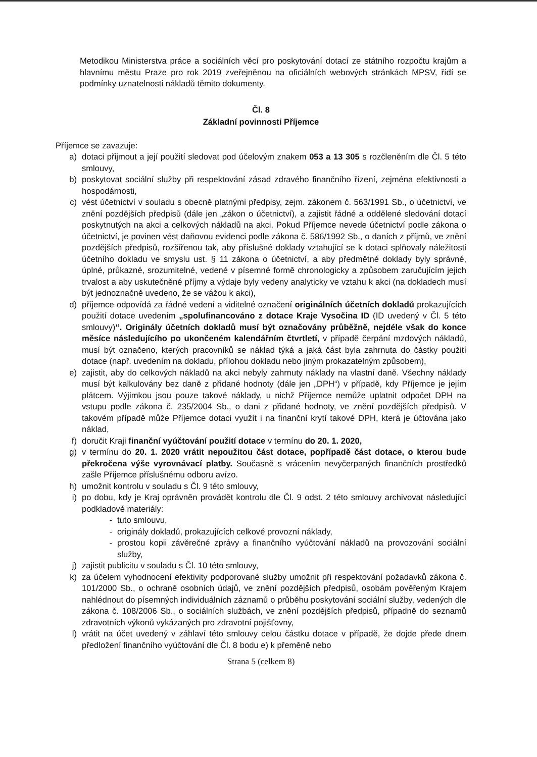Metodikou Ministerstva práce a sociálních věcí pro poskytování dotací ze státního rozpočtu krajům a hlavnímu městu Praze pro rok 2019 zveřejněnou na oficiálních webových stránkách MPSV, řídí se podmínky uznatelnosti nákladů těmito dokumenty.
Čl. 8
Základní povinnosti Příjemce
Příjemce se zavazuje:
a) dotaci přijmout a její použití sledovat pod účelovým znakem 053 a 13 305 s rozčleněním dle Čl. 5 této smlouvy,
b) poskytovat sociální služby při respektování zásad zdravého finančního řízení, zejména efektivnosti a hospodárnosti,
c) vést účetnictví v souladu s obecně platnými předpisy, zejm. zákonem č. 563/1991 Sb., o účetnictví, ve znění pozdějších předpisů (dále jen „zákon o účetnictví), a zajistit řádné a oddělené sledování dotací poskytnutých na akci a celkových nákladů na akci. Pokud Příjemce nevede účetnictví podle zákona o účetnictví, je povinen vést daňovou evidenci podle zákona č. 586/1992 Sb., o daních z příjmů, ve znění pozdějších předpisů, rozšířenou tak, aby příslušné doklady vztahující se k dotaci splňovaly náležitosti účetního dokladu ve smyslu ust. § 11 zákona o účetnictví, a aby předmětné doklady byly správné, úplné, průkazné, srozumitelné, vedené v písemné formě chronologicky a způsobem zaručujícím jejich trvalost a aby uskutečněné příjmy a výdaje byly vedeny analyticky ve vztahu k akci (na dokladech musí být jednoznačně uvedeno, že se vážou k akci),
d) příjemce odpovídá za řádné vedení a viditelné označení originálních účetních dokladů prokazujících použití dotace uvedením „spolufinancováno z dotace Kraje Vysočina ID (ID uvedený v Čl. 5 této smlouvy)“. Originály účetních dokladů musí být označovány průběžně, nejdéle však do konce měsíce následujícího po ukončeném kalendářním čtvrtletí, v případě čerpání mzdových nákladů, musí být označeno, kterých pracovníků se náklad týká a jaká část byla zahrnuta do částky použití dotace (např. uvedením na dokladu, přílohou dokladu nebo jiným prokazatelným způsobem),
e) zajistit, aby do celkových nákladů na akci nebyly zahrnuty náklady na vlastní daně. Všechny náklady musí být kalkulovány bez daně z přidané hodnoty (dále jen „DPH“) v případě, kdy Příjemce je jejím plátcem. Výjimkou jsou pouze takové náklady, u nichž Příjemce nemůže uplatnit odpočet DPH na vstupu podle zákona č. 235/2004 Sb., o dani z přidané hodnoty, ve znění pozdějších předpisů. V takovém případě může Příjemce dotaci využít i na finanční krytí takové DPH, která je účtována jako náklad,
f) doručit Kraji finanční vyúčtování použití dotace v termínu do 20. 1. 2020,
g) v termínu do 20. 1. 2020 vrátit nepoužitou část dotace, popřípadě část dotace, o kterou bude překročena výše vyrovnávací platby. Současně s vrácením nevyčerpaných finančních prostředků zašle Příjemce příslušnému odboru avízo.
h) umožnit kontrolu v souladu s Čl. 9 této smlouvy,
i) po dobu, kdy je Kraj oprávněn provádět kontrolu dle Čl. 9 odst. 2 této smlouvy archivovat následující podkladové materiály:
- tuto smlouvu,
- originály dokladů, prokazujících celkové provozní náklady,
- prostou kopii závěrečné zprávy a finančního vyúčtování nákladů na provozování sociální služby,
j) zajistit publicitu v souladu s Čl. 10 této smlouvy,
k) za účelem vyhodnocení efektivity podporované služby umožnit při respektování požadavků zákona č. 101/2000 Sb., o ochraně osobních údajů, ve znění pozdějších předpisů, osobám pověřeným Krajem nahlédnout do písemných individuálních záznamů o průběhu poskytování sociální služby, vedených dle zákona č. 108/2006 Sb., o sociálních službách, ve znění pozdějších předpisů, případně do seznamů zdravotních výkonů vykázaných pro zdravotní pojišťovny,
l) vrátit na účet uvedený v záhlaví této smlouvy celou částku dotace v případě, že dojde přede dnem předložení finančního vyúčtování dle Čl. 8 bodu e) k přeměně nebo
Strana 5 (celkem 8)